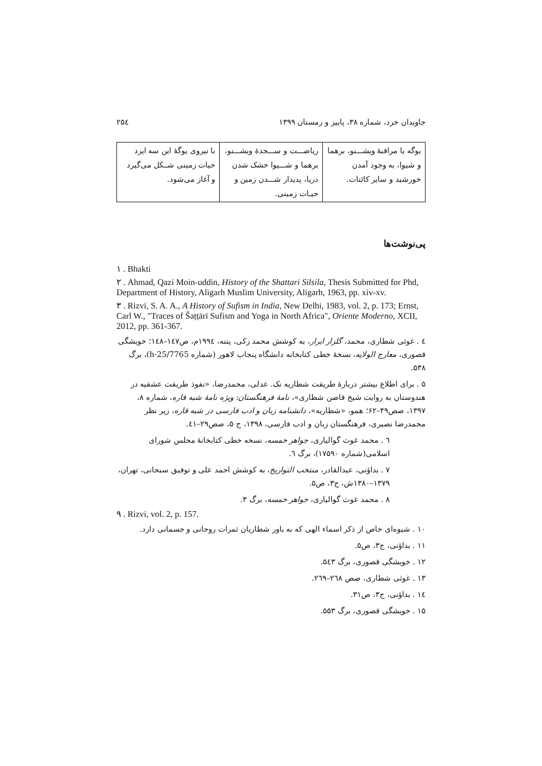جاویدان خرد، شماره ۳۸، پاییز و زمستان ۱۳۹۹ ۲۵٤
| یوگه یا مراقبهٔ ویشـــنو، برهما و شیوا، به وجود آمدن خورشید و سایر کائنات. | ریاضـــت و ســـجدهٔ ویشـــنو، برهما و شـــیوا خشک شدن دریا، پدیدار شـــدن زمین و حیـات زمینی. | با نیروی یوگهٔ این سه ایزد حیات زمینی شــکل می‌گیرد و آغاز می‌شود. |
پی‌نوشت‌ها
١ . Bhakti
٢ . Ahmad, Qazi Moin-uddin, History of the Shattari Silsila, Thesis Submitted for Phd, Department of History, Aligarh Muslim University, Aligarh, 1963, pp. xiv-xv.
٣ . Rizvi, S. A. A., A History of Sufism in India, New Delhi, 1983, vol. 2, p. 173; Ernst, Carl W., "Traces of Šaṭṭārī Sufism and Yoga in North Africa", Oriente Moderno, XCII, 2012, pp. 361-367.
٤ . غوثی شطاری، محمد، گلزار ابرار، به کوشش محمد زکی، پتنه، ۱۹۹٤م، ص۱٤۷–۱٤۸؛ خویشگی قصوری، معارج الولایه، نسخهٔ خطی کتابخانه دانشگاه پنجاب لاهور (شماره h-25/7765)، برگ ۵۳۸.
۵ . برای اطلاع بیشتر دربارهٔ طریقت شطاریه نک. عدلی، محمدرضا، «نفوذ طریقت عشقیه در هندوستان به روایت شیخ قاضن شطاری»، نامهٔ فرهنگستان: ویژه نامهٔ شبه قاره، شماره ۸، ۱۳۹۷، صص۴۹–۶۲؛ همو، «شطاریه»، دانشنامه زبان و ادب فارسی در شبه قاره، زیر نظر محمدرضا نصیری، فرهنگستان زبان و ادب فارسی، ۱۳۹۸، ج ۵، صص۲۹–٤۱.
٦ . محمد غوث گوالیاری، جواهر خمسه، نسخه خطی کتابخانهٔ مجلس شورای اسلامی(شماره ۱۷۵۹۰)، برگ ٦.
۷ . بداؤنی، عبدالقادر، منتخب التواریخ، به کوشش احمد علی و توفیق سبحانی، تهران، ۱۳۷۹–۱۳۸۰ش، ج۳، ص۵.
۸ . محمد غوث گوالیاری، جواهر خمسه، برگ ۳.
٩ . Rizvi, vol. 2, p. 157.
۱۰ . شیوه‌ای خاص از ذکر اسماء الهی که به باور شطاریان ثمرات روحانی و جسمانی دارد.
۱۱ . بداؤنی، ج۳، ص۵.
۱۲ . خویشگی قصوری، برگ ۵٤۳.
۱۳ . غوثی شطاری، صص ۲٦۸–۲٦۹.
۱٤ . بداؤنی، ج۳، ص۳۱.
۱۵ . خویشگی قصوری، برگ ۵۵۳.